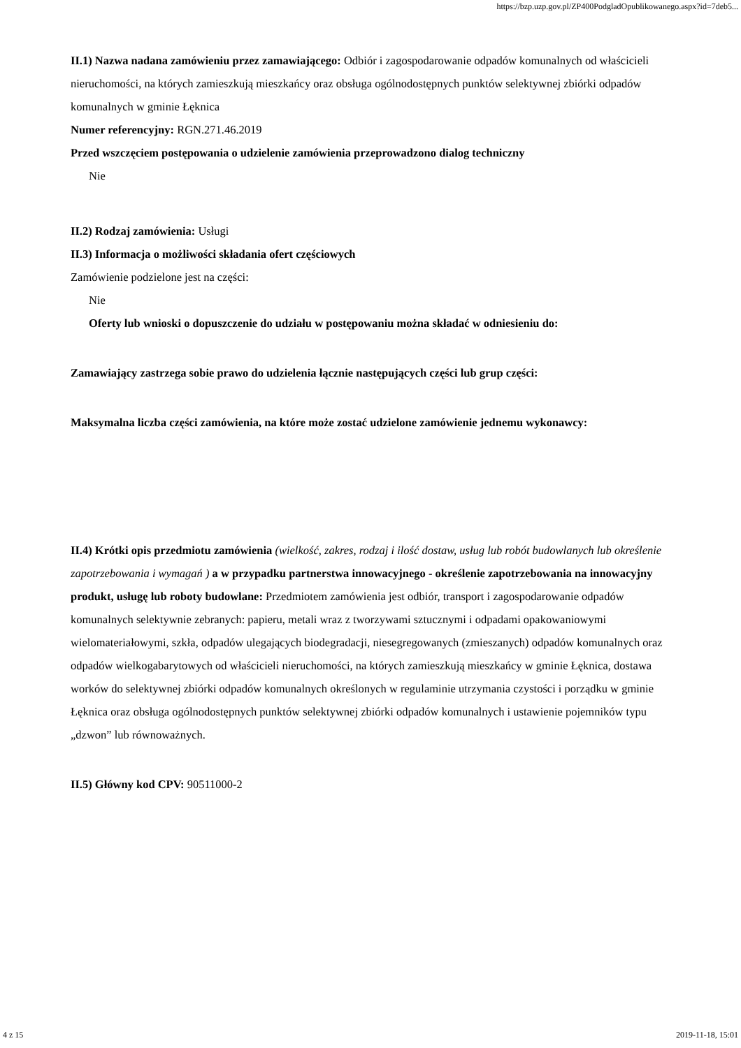https://bzp.uzp.gov.pl/ZP400PodgladOpublikowanego.aspx?id=7deb5...
II.1) Nazwa nadana zamówieniu przez zamawiającego: Odbiór i zagospodarowanie odpadów komunalnych od właścicieli nieruchomości, na których zamieszkują mieszkańcy oraz obsługa ogólnodostępnych punktów selektywnej zbiórki odpadów komunalnych w gminie Łęknica
Numer referencyjny: RGN.271.46.2019
Przed wszczęciem postępowania o udzielenie zamówienia przeprowadzono dialog techniczny
Nie
II.2) Rodzaj zamówienia: Usługi
II.3) Informacja o możliwości składania ofert częściowych
Zamówienie podzielone jest na części:
Nie
Oferty lub wnioski o dopuszczenie do udziału w postępowaniu można składać w odniesieniu do:
Zamawiający zastrzega sobie prawo do udzielenia łącznie następujących części lub grup części:
Maksymalna liczba części zamówienia, na które może zostać udzielone zamówienie jednemu wykonawcy:
II.4) Krótki opis przedmiotu zamówienia (wielkość, zakres, rodzaj i ilość dostaw, usług lub robót budowlanych lub określenie zapotrzebowania i wymagań ) a w przypadku partnerstwa innowacyjnego - określenie zapotrzebowania na innowacyjny produkt, usługę lub roboty budowlane: Przedmiotem zamówienia jest odbiór, transport i zagospodarowanie odpadów komunalnych selektywnie zebranych: papieru, metali wraz z tworzywami sztucznymi i odpadami opakowaniowymi wielomateriałowymi, szkła, odpadów ulegających biodegradacji, niesegregowanych (zmieszanych) odpadów komunalnych oraz odpadów wielkogabarytowych od właścicieli nieruchomości, na których zamieszkują mieszkańcy w gminie Łęknica, dostawa worków do selektywnej zbiórki odpadów komunalnych określonych w regulaminie utrzymania czystości i porządku w gminie Łęknica oraz obsługa ogólnodostępnych punktów selektywnej zbiórki odpadów komunalnych i ustawienie pojemników typu „dzwon” lub równoważnych.
II.5) Główny kod CPV: 90511000-2
4 z 15 2019-11-18, 15:01